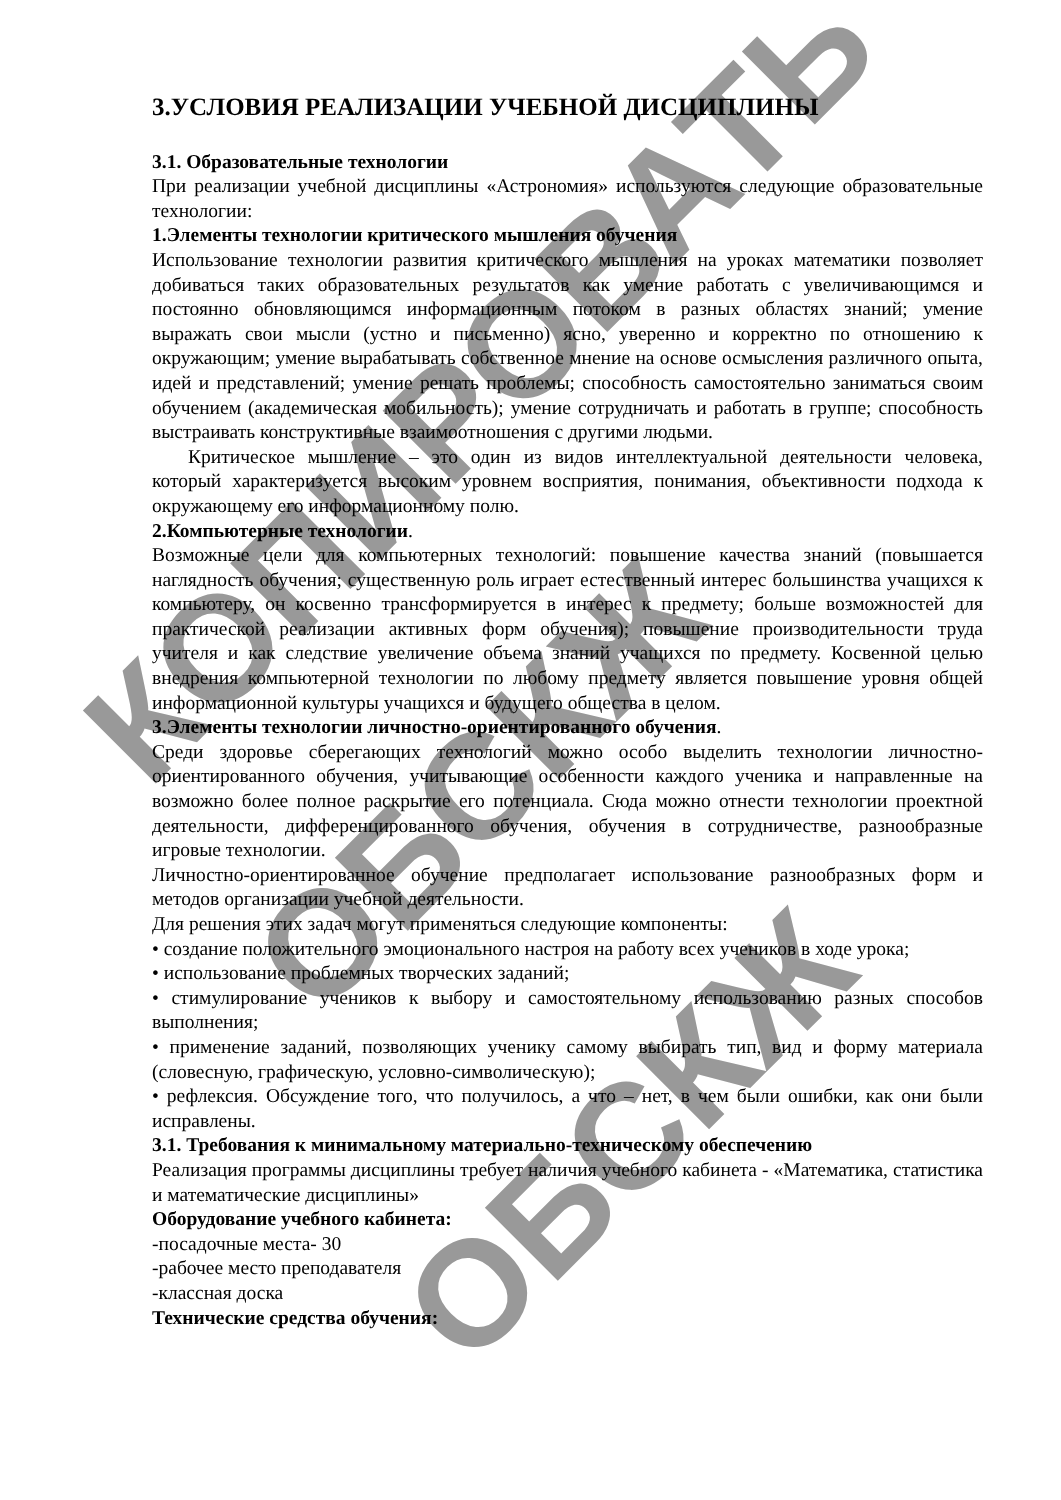КОПИРОВАТЬ
ОБСКЖ
ОБСКЖ
3.УСЛОВИЯ РЕАЛИЗАЦИИ УЧЕБНОЙ ДИСЦИПЛИНЫ
3.1. Образовательные технологии
При реализации учебной дисциплины «Астрономия» используются следующие образовательные технологии:
1.Элементы технологии критического мышления обучения
Использование технологии развития критического мышления на уроках математики позволяет добиваться таких образовательных результатов как умение работать с увеличивающимся и постоянно обновляющимся информационным потоком в разных областях знаний; умение выражать свои мысли (устно и письменно) ясно, уверенно и корректно по отношению к окружающим; умение вырабатывать собственное мнение на основе осмысления различного опыта, идей и представлений; умение решать проблемы; способность самостоятельно заниматься своим обучением (академическая мобильность); умение сотрудничать и работать в группе; способность выстраивать конструктивные взаимоотношения с другими людьми.
Критическое мышление – это один из видов интеллектуальной деятельности человека, который характеризуется высоким уровнем восприятия, понимания, объективности подхода к окружающему его информационному полю.
2.Компьютерные технологии.
Возможные цели для компьютерных технологий: повышение качества знаний (повышается наглядность обучения; существенную роль играет естественный интерес большинства учащихся к компьютеру, он косвенно трансформируется в интерес к предмету; больше возможностей для практической реализации активных форм обучения); повышение производительности труда учителя и как следствие увеличение объема знаний учащихся по предмету. Косвенной целью внедрения компьютерной технологии по любому предмету является повышение уровня общей информационной культуры учащихся и будущего общества в целом.
3.Элементы технологии личностно-ориентированного обучения.
Среди здоровье сберегающих технологий можно особо выделить технологии личностно-ориентированного обучения, учитывающие особенности каждого ученика и направленные на возможно более полное раскрытие его потенциала. Сюда можно отнести технологии проектной деятельности, дифференцированного обучения, обучения в сотрудничестве, разнообразные игровые технологии.
Личностно-ориентированное обучение предполагает использование разнообразных форм и методов организации учебной деятельности.
Для решения этих задач могут применяться следующие компоненты:
• создание положительного эмоционального настроя на работу всех учеников в ходе урока;
• использование проблемных творческих заданий;
• стимулирование учеников к выбору и самостоятельному использованию разных способов выполнения;
• применение заданий, позволяющих ученику самому выбирать тип, вид и форму материала (словесную, графическую, условно-символическую);
• рефлексия. Обсуждение того, что получилось, а что – нет, в чем были ошибки, как они были исправлены.
3.1. Требования к минимальному материально-техническому обеспечению
Реализация программы дисциплины требует наличия учебного кабинета - «Математика, статистика и математические дисциплины»
Оборудование учебного кабинета:
-посадочные места- 30
-рабочее место преподавателя
-классная доска
Технические средства обучения: